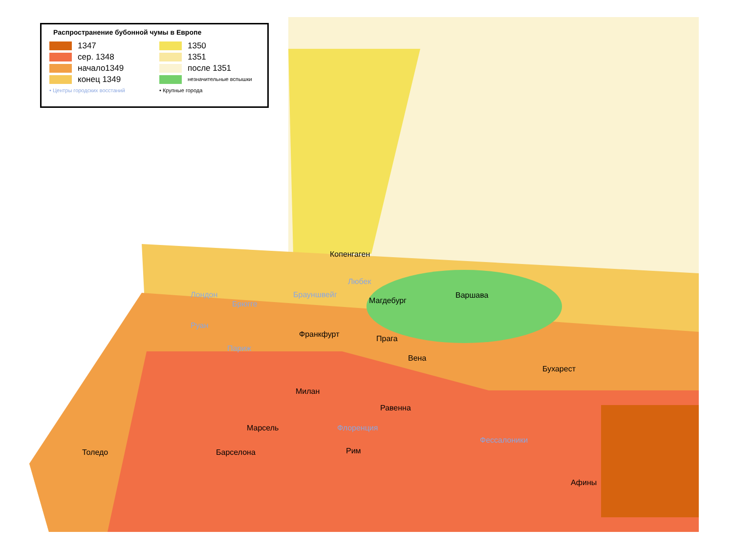Распространение бубонной чумы в Европе
1347
сер. 1348
начало1349
конец 1349
• Центры городских восстаний
1350
1351
после 1351
незначительные вспышки
• Крупные города
Копенгаген
Любек
Брауншвейг
Магдебург
Варшава Лондон
Брюгге
Руан
Франкфурт Прага
Париж
Вена
Бухарест
Милан
Равенна
Марсель Флоренция
Фессалоники
Рим Толедо Барселона
Афины